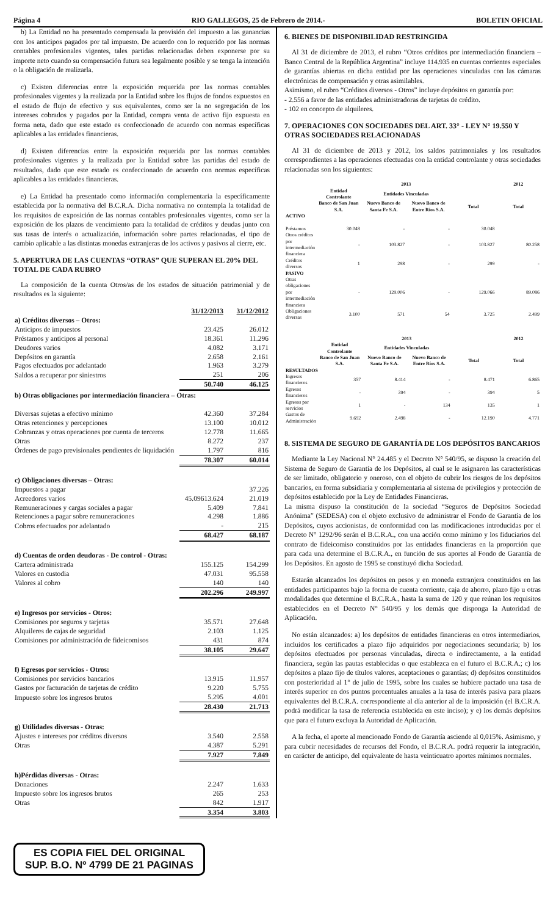Página 4 RIO GALLEGOS, 25 de Febrero de 2014.- BOLETIN OFICIAL
b) La Entidad no ha presentado compensada la provisión del impuesto a las ganancias con los anticipos pagados por tal impuesto. De acuerdo con lo requerido por las normas contables profesionales vigentes, tales partidas relacionadas deben exponerse por su importe neto cuando su compensación futura sea legalmente posible y se tenga la intención o la obligación de realizarla.
c) Existen diferencias entre la exposición requerida por las normas contables profesionales vigentes y la realizada por la Entidad sobre los flujos de fondos expuestos en el estado de flujo de efectivo y sus equivalentes, como ser la no segregación de los intereses cobrados y pagados por la Entidad, compra venta de activo fijo expuesta en forma neta, dado que este estado es confeccionado de acuerdo con normas específicas aplicables a las entidades financieras.
d) Existen diferencias entre la exposición requerida por las normas contables profesionales vigentes y la realizada por la Entidad sobre las partidas del estado de resultados, dado que este estado es confeccionado de acuerdo con normas específicas aplicables a las entidades financieras.
e) La Entidad ha presentado como información complementaria la específicamente establecida por la normativa del B.C.R.A. Dicha normativa no contempla la totalidad de los requisitos de exposición de las normas contables profesionales vigentes, como ser la exposición de los plazos de vencimiento para la totalidad de créditos y deudas junto con sus tasas de interés o actualización, información sobre partes relacionadas, el tipo de cambio aplicable a las distintas monedas extranjeras de los activos y pasivos al cierre, etc.
5. APERTURA DE LAS CUENTAS “OTRAS” QUE SUPERAN EL 20% DEL TOTAL DE CADA RUBRO
La composición de la cuenta Otros/as de los estados de situación patrimonial y de resultados es la siguiente:
| | 31/12/2013 | 31/12/2012 |
| --- | --- | --- |
| a) Créditos diversos – Otros: | | |
| Anticipos de impuestos | 23.425 | 26.012 |
| Préstamos y anticipos al personal | 18.361 | 11.296 |
| Deudores varios | 4.082 | 3.171 |
| Depósitos en garantía | 2.658 | 2.161 |
| Pagos efectuados por adelantado | 1.963 | 3.279 |
| Saldos a recuperar por siniestros | 251 | 206 |
| | 50.740 | 46.125 |
| b) Otras obligaciones por intermediación financiera – Otras: | | |
| Diversas sujetas a efectivo mínimo | 42.360 | 37.284 |
| Otras retenciones y percepciones | 13.100 | 10.012 |
| Cobranzas y otras operaciones por cuenta de terceros | 12.778 | 11.665 |
| Otras | 8.272 | 237 |
| Órdenes de pago previsionales pendientes de liquidación | 1.797 | 816 |
| | 78.307 | 60.014 |
| c) Obligaciones diversas – Otras: | | |
| Impuestos a pagar | | 37.226 |
| Acreedores varios | 45.09613.624 | 21.019 |
| Remuneraciones y cargas sociales a pagar | 5.409 | 7.841 |
| Retenciones a pagar sobre remuneraciones | 4.298 | 1.886 |
| Cobros efectuados por adelantado | - | 215 |
| | 68.427 | 68.187 |
| d) Cuentas de orden deudoras - De control - Otras: | | |
| Cartera administrada | 155.125 | 154.299 |
| Valores en custodia | 47.031 | 95.558 |
| Valores al cobro | 140 | 140 |
| | 202.296 | 249.997 |
| e) Ingresos por servicios - Otros: | | |
| Comisiones por seguros y tarjetas | 35.571 | 27.648 |
| Alquileres de cajas de seguridad | 2.103 | 1.125 |
| Comisiones por administración de fideicomisos | 431 | 874 |
| | 38.105 | 29.647 |
| f) Egresos por servicios - Otros: | | |
| Comisiones por servicios bancarios | 13.915 | 11.957 |
| Gastos por facturación de tarjetas de crédito | 9.220 | 5.755 |
| Impuesto sobre los ingresos brutos | 5.295 | 4.001 |
| | 28.430 | 21.713 |
| g) Utilidades diversas - Otras: | | |
| Ajustes e intereses por créditos diversos | 3.540 | 2.558 |
| Otras | 4.387 | 5.291 |
| | 7.927 | 7.849 |
| h)Pérdidas diversas - Otras: | | |
| Donaciones | 2.247 | 1.633 |
| Impuesto sobre los ingresos brutos | 265 | 253 |
| Otras | 842 | 1.917 |
| | 3.354 | 3.803 |
6. BIENES DE DISPONIBILIDAD RESTRINGIDA
Al 31 de diciembre de 2013, el rubro “Otros créditos por intermediación financiera – Banco Central de la República Argentina” incluye 114.935 en cuentas corrientes especiales de garantías abiertas en dicha entidad por las operaciones vinculadas con las cámaras electrónicas de compensación y otras asimilables.
Asimismo, el rubro “Créditos diversos - Otros” incluye depósitos en garantía por:
- 2.556 a favor de las entidades administradoras de tarjetas de crédito.
- 102 en concepto de alquileres.
7. OPERACIONES CON SOCIEDADES DEL ART. 33° - LEY N° 19.550 Y OTRAS SOCIEDADES RELACIONADAS
Al 31 de diciembre de 2013 y 2012, los saldos patrimoniales y los resultados correspondientes a las operaciones efectuadas con la entidad controlante y otras sociedades relacionadas son los siguientes:
| | 2013 | | | | 2012 |
| --- | --- | --- | --- | --- | --- |
| | Entidad Controlante | Entidades Vinculadas | | | |
| | Banco de San Juan S.A. | Nuevo Banco de Santa Fe S.A. | Nuevo Banco de Entre Ríos S.A. | Total | Total |
| ACTIVO | | | | | |
| Préstamos | 30.048 | - | - | 30.048 | |
| Otros créditos por intermediación financiera | - | 103.827 | - | 103.827 | 80.258 |
| Créditos diversos | 1 | 298 | - | 299 | - |
| PASIVO | | | | | |
| Otras obligaciones por intermediación financiera | - | 129.006 | - | 129.066 | 89.086 |
| Obligaciones diversas | 3.100 | 571 | 54 | 3.725 | 2.499 |
| | 2013 | | | | 2012 |
| --- | --- | --- | --- | --- | --- |
| | Entidad Controlante | Entidades Vinculadas | | | |
| | Banco de San Juan S.A. | Nuevo Banco de Santa Fe S.A. | Nuevo Banco de Entre Ríos S.A. | Total | Total |
| RESULTADOS | | | | | |
| Ingresos financieros | 357 | 8.414 | - | 8.471 | 6.865 |
| Egresos financieros | - | 394 | - | 394 | 5 |
| Egresos por servicios | 1 | - | 134 | 135 | 1 |
| Gastos de Administración | 9.692 | 2.498 | - | 12.190 | 4.771 |
8. SISTEMA DE SEGURO DE GARANTÍA DE LOS DEPÓSITOS BANCARIOS
Mediante la Ley Nacional N° 24.485 y el Decreto N° 540/95, se dispuso la creación del Sistema de Seguro de Garantía de los Depósitos, al cual se le asignaron las características de ser limitado, obligatorio y oneroso, con el objeto de cubrir los riesgos de los depósitos bancarios, en forma subsidiaria y complementaria al sistema de privilegios y protección de depósitos establecido por la Ley de Entidades Financieras.
La misma dispuso la constitución de la sociedad “Seguros de Depósitos Sociedad Anónima” (SEDESA) con el objeto exclusivo de administrar el Fondo de Garantía de los Depósitos, cuyos accionistas, de conformidad con las modificaciones introducidas por el Decreto N° 1292/96 serán el B.C.R.A., con una acción como mínimo y los fiduciarios del contrato de fideicomiso constituidos por las entidades financieras en la proporción que para cada una determine el B.C.R.A., en función de sus aportes al Fondo de Garantía de los Depósitos. En agosto de 1995 se constituyó dicha Sociedad.
Estarán alcanzados los depósitos en pesos y en moneda extranjera constituidos en las entidades participantes bajo la forma de cuenta corriente, caja de ahorro, plazo fijo u otras modalidades que determine el B.C.R.A., hasta la suma de 120 y que reúnan los requisitos establecidos en el Decreto N° 540/95 y los demás que disponga la Autoridad de Aplicación.
No están alcanzados: a) los depósitos de entidades financieras en otros intermediarios, incluidos los certificados a plazo fijo adquiridos por negociaciones secundaria; b) los depósitos efectuados por personas vinculadas, directa o indirectamente, a la entidad financiera, según las pautas establecidas o que establezca en el futuro el B.C.R.A.; c) los depósitos a plazo fijo de títulos valores, aceptaciones o garantías; d) depósitos constituidos con posterioridad al 1° de julio de 1995, sobre los cuales se hubiere pactado una tasa de interés superior en dos puntos porcentuales anuales a la tasa de interés pasiva para plazos equivalentes del B.C.R.A. correspondiente al día anterior al de la imposición (el B.C.R.A. podrá modificar la tasa de referencia establecida en este inciso); y e) los demás depósitos que para el futuro excluya la Autoridad de Aplicación.
A la fecha, el aporte al mencionado Fondo de Garantía asciende al 0,015%. Asimismo, y para cubrir necesidades de recursos del Fondo, el B.C.R.A. podrá requerir la integración, en carácter de anticipo, del equivalente de hasta veinticuatro aportes mínimos normales.
ES COPIA FIEL DEL ORIGINAL
SUP. B.O. Nº 4799 DE 21 PAGINAS